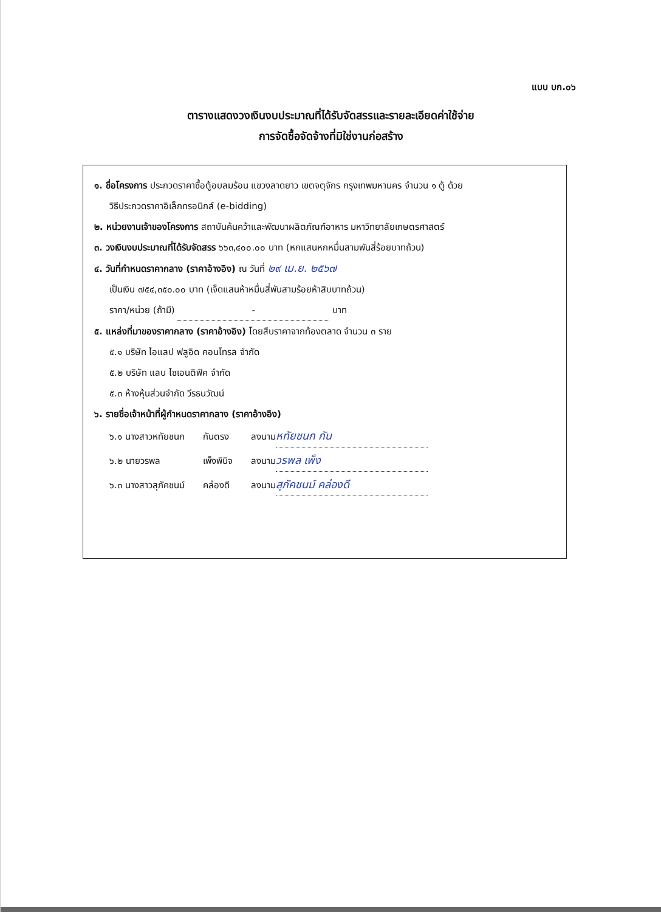แบบ บก.๐๖
ตารางแสดงวงเงินงบประมาณที่ได้รับจัดสรรและรายละเอียดค่าใช้จ่าย
การจัดซื้อจัดจ้างที่มิใช่งานก่อสร้าง
๑. ชื่อโครงการ ประกวดราคาซื้อตู้อบลมร้อน แขวงลาดยาว เขตจตุจักร กรุงเทพมหานคร จำนวน ๑ ตู้ ด้วย
วิธีประกวดราคาอิเล็กทรอนิกส์ (e-bidding)
๒. หน่วยงานเจ้าของโครงการ สถาบันค้นคว้าและพัฒนาผลิตภัณฑ์อาหาร มหาวิทยาลัยเกษตรศาสตร์
๓. วงเงินงบประมาณที่ได้รับจัดสรร ๖๖๓,๔๐๐.๐๐ บาท (หกแสนหกหมื่นสามพันสี่ร้อยบาทถ้วน)
๔. วันที่กำหนดราคากลาง (ราคาอ้างอิง) ณ วันที่ ๒๙ เม.ย. ๒๕๖๗
เป็นเงิน ๗๕๔,๓๕๐.๐๐ บาท (เจ็ดแสนห้าหมื่นสี่พันสามร้อยห้าสิบบาทถ้วน)
ราคา/หน่วย (ถ้ามี) - บาท
๕. แหล่งที่มาของราคากลาง (ราคาอ้างอิง) โดยสืบราคาจากท้องตลาด จำนวน ๓ ราย
๕.๑ บริษัท ไอแลป ฟลูอิด คอนโทรล จำกัด
๕.๒ บริษัท แลบ ไซเอนติฟิค จำกัด
๕.๓ ห้างหุ้นส่วนจำกัด วีรธนวัฒน์
๖. รายชื่อเจ้าหน้าที่ผู้กำหนดราคากลาง (ราคาอ้างอิง)
| ๖.๑ นางสาวหทัยชนก | กันตรง | ลงนาม หทัยชนก กัน |
| ๖.๒ นายวรพล | เพ็งพินิจ | ลงนาม วรพล เพ็ง |
| ๖.๓ นางสาวสุภัคชนม์ | คล่องดี | ลงนาม สุภัคชนม์ คล่องดี |